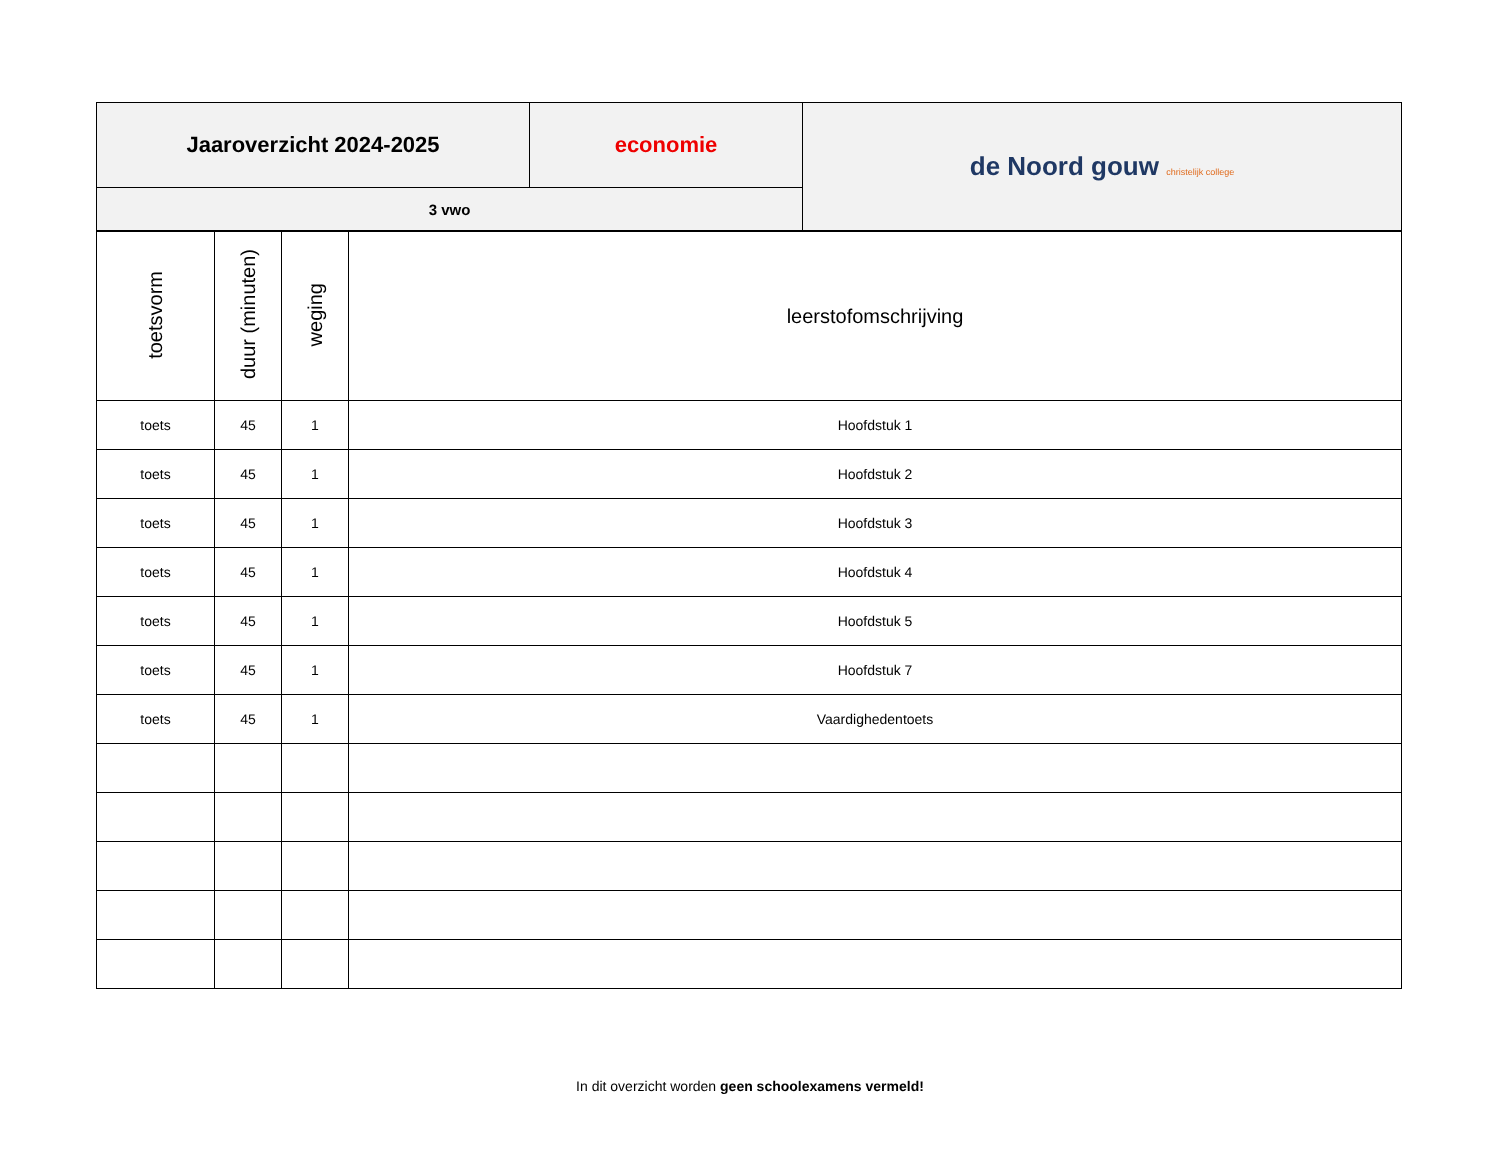| Jaaroverzicht 2024-2025 | economie | de Noord gouw christelijk college |
| 3 vwo | | |
| toetsvorm | duur (minuten) | weging | leerstofomschrijving |
| --- | --- | --- | --- |
| toets | 45 | 1 | Hoofdstuk 1 |
| toets | 45 | 1 | Hoofdstuk 2 |
| toets | 45 | 1 | Hoofdstuk 3 |
| toets | 45 | 1 | Hoofdstuk 4 |
| toets | 45 | 1 | Hoofdstuk 5 |
| toets | 45 | 1 | Hoofdstuk 7 |
| toets | 45 | 1 | Vaardighedentoets |
In dit overzicht worden geen schoolexamens vermeld!